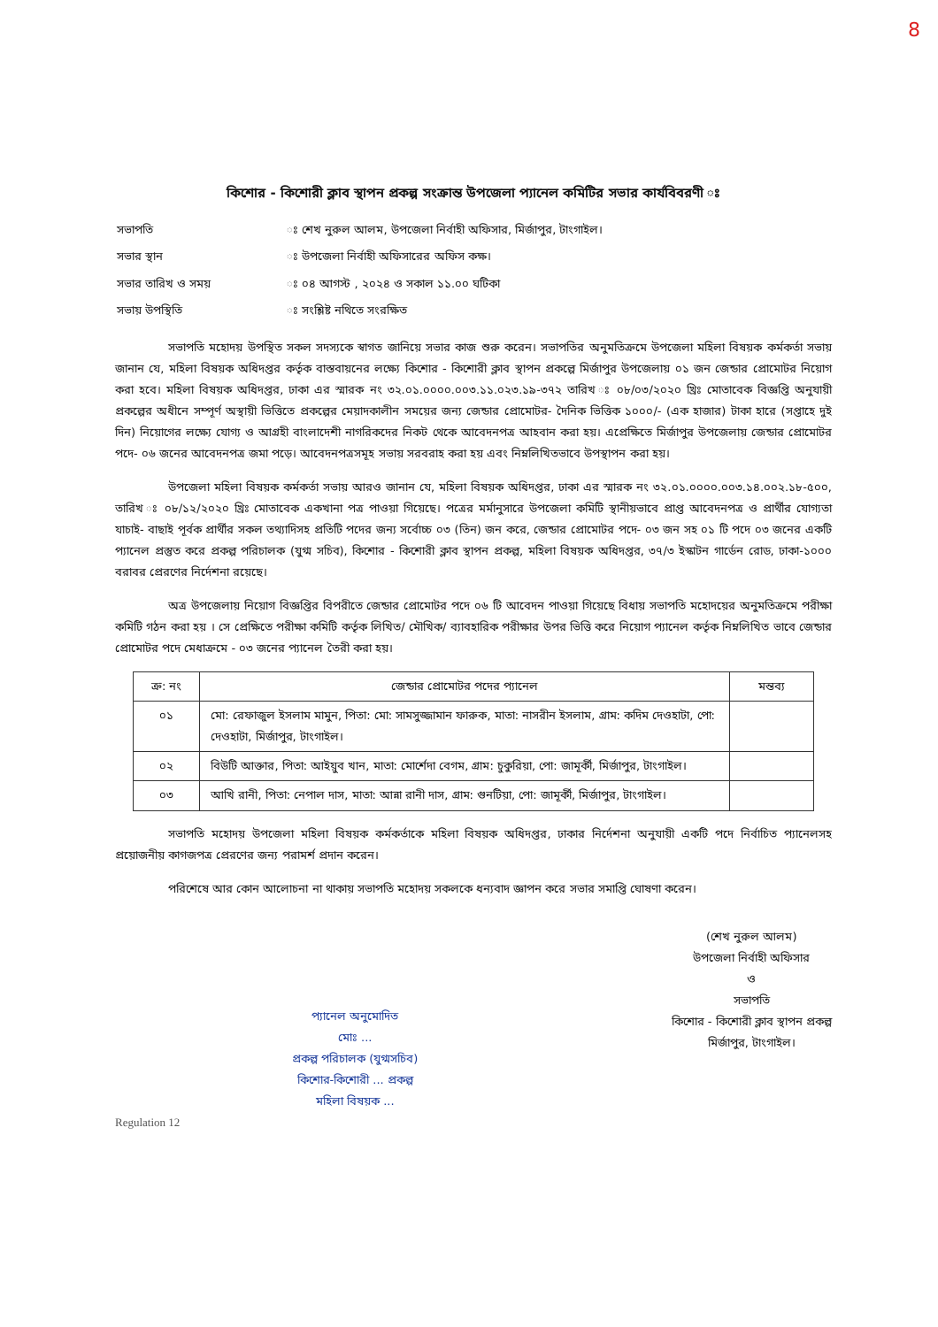8
কিশোর - কিশোরী ক্লাব স্থাপন প্রকল্প সংক্রান্ত উপজেলা প্যানেল কমিটির সভার কার্যবিবরণী ঃ
| সভাপতি | ঃ শেখ নুরুল আলম, উপজেলা নির্বাহী অফিসার, মির্জাপুর, টাংগাইল। |
| সভার স্থান | ঃ উপজেলা নির্বাহী অফিসারের অফিস কক্ষ। |
| সভার তারিখ ও সময় | ঃ ০৪ আগস্ট , ২০২৪ ও সকাল ১১.০০ ঘটিকা |
| সভায় উপস্থিতি | ঃ সংশ্লিষ্ট নথিতে সংরক্ষিত |
সভাপতি মহোদয় উপস্থিত সকল সদস্যকে স্বাগত জানিয়ে সভার কাজ শুরু করেন। সভাপতির অনুমতিক্রমে উপজেলা মহিলা বিষয়ক কর্মকর্তা সভায় জানান যে, মহিলা বিষয়ক অধিদপ্তর কর্তৃক বাস্তবায়নের লক্ষ্যে কিশোর - কিশোরী ক্লাব স্থাপন প্রকল্পে মির্জাপুর উপজেলায় ০১ জন জেন্ডার প্রোমোটর নিয়োগ করা হবে। মহিলা বিষয়ক অধিদপ্তর, ঢাকা এর স্মারক নং ৩২.০১.০০০০.০০৩.১১.০২৩.১৯-৩৭২ তারিখ ঃ ০৮/০৩/২০২০ খ্রিঃ মোতাবেক বিজ্ঞপ্তি অনুযায়ী প্রকল্পের অধীনে সম্পূর্ণ অস্থায়ী ভিত্তিতে প্রকল্পের মেয়াদকালীন সময়ের জন্য জেন্ডার প্রোমোটর- দৈনিক ভিত্তিক ১০০০/- (এক হাজার) টাকা হারে (সপ্তাহে দুই দিন) নিয়োগের লক্ষ্যে যোগ্য ও আগ্রহী বাংলাদেশী নাগরিকদের নিকট থেকে আবেদনপত্র আহবান করা হয়। এপ্রেক্ষিতে মির্জাপুর উপজেলায় জেন্ডার প্রোমোটর পদে- ০৬ জনের আবেদনপত্র জমা পড়ে। আবেদনপত্রসমূহ সভায় সরবরাহ করা হয় এবং নিম্নলিখিতভাবে উপস্থাপন করা হয়।
উপজেলা মহিলা বিষয়ক কর্মকর্তা সভায় আরও জানান যে, মহিলা বিষয়ক অধিদপ্তর, ঢাকা এর স্মারক নং ৩২.০১.০০০০.০০৩.১৪.০০২.১৮-৫০০, তারিখ ঃ ০৮/১২/২০২০ খ্রিঃ মোতাবেক একখানা পত্র পাওয়া গিয়েছে। পত্রের মর্মানুসারে উপজেলা কমিটি স্থানীয়ভাবে প্রাপ্ত আবেদনপত্র ও প্রার্থীর যোগ্যতা যাচাই- বাছাই পূর্বক প্রার্থীর সকল তথ্যাদিসহ প্রতিটি পদের জন্য সর্বোচ্চ ০৩ (তিন) জন করে, জেন্ডার প্রোমোটর পদে- ০৩ জন সহ ০১ টি পদে ০৩ জনের একটি প্যানেল প্রস্তুত করে প্রকল্প পরিচালক (যুগ্ম সচিব), কিশোর - কিশোরী ক্লাব স্থাপন প্রকল্প, মহিলা বিষয়ক অধিদপ্তর, ৩৭/৩ ইস্কাটন গার্ডেন রোড, ঢাকা-১০০০ বরাবর প্রেরণের নির্দেশনা রয়েছে।
অত্র উপজেলায় নিয়োগ বিজ্ঞপ্তির বিপরীতে জেন্ডার প্রোমোটর পদে ০৬ টি আবেদন পাওয়া গিয়েছে বিধায় সভাপতি মহোদয়ের অনুমতিক্রমে পরীক্ষা কমিটি গঠন করা হয় । সে প্রেক্ষিতে পরীক্ষা কমিটি কর্তৃক লিখিত/ মৌখিক/ ব্যাবহারিক পরীক্ষার উপর ভিত্তি করে নিয়োগ প্যানেল কর্তৃক নিম্নলিখিত ভাবে জেন্ডার প্রোমোটর পদে মেধাক্রমে - ০৩ জনের প্যানেল তৈরী করা হয়।
| ক্র: নং | জেন্ডার প্রোমোটর পদের প্যানেল | মন্তব্য |
| --- | --- | --- |
| ০১ | মো: রেফাজুল ইসলাম মামুন, পিতা: মো: সামসুজ্জামান ফারুক, মাতা: নাসরীন ইসলাম, গ্রাম: কদিম দেওহাটা, পো: দেওহাটা, মির্জাপুর, টাংগাইল। | |
| ০২ | বিউটি আক্তার, পিতা: আইয়ুব খান, মাতা: মোর্শেদা বেগম, গ্রাম: চুকুরিয়া, পো: জামূর্কী, মির্জাপুর, টাংগাইল। | |
| ০৩ | আখি রানী, পিতা: নেপাল দাস, মাতা: আন্না রানী দাস, গ্রাম: গুনটিয়া, পো: জামূর্কী, মির্জাপুর, টাংগাইল। | |
সভাপতি মহোদয় উপজেলা মহিলা বিষয়ক কর্মকর্তাকে মহিলা বিষয়ক অধিদপ্তর, ঢাকার নির্দেশনা অনুযায়ী একটি পদে নির্বাচিত প্যানেলসহ প্রয়োজনীয় কাগজপত্র প্রেরণের জন্য পরামর্শ প্রদান করেন।
পরিশেষে আর কোন আলোচনা না থাকায় সভাপতি মহোদয় সকলকে ধন্যবাদ জ্ঞাপন করে সভার সমাপ্তি ঘোষণা করেন।
প্যানেল অনুমোদিত
মোঃ ...
প্রকল্প পরিচালক (যুগ্মসচিব)
কিশোর-কিশোরী ... প্রকল্প
মহিলা বিষয়ক ...
(শেখ নুরুল আলম)
উপজেলা নির্বাহী অফিসার
ও
সভাপতি
কিশোর - কিশোরী ক্লাব স্থাপন প্রকল্প
মির্জাপুর, টাংগাইল।
Regulation 12